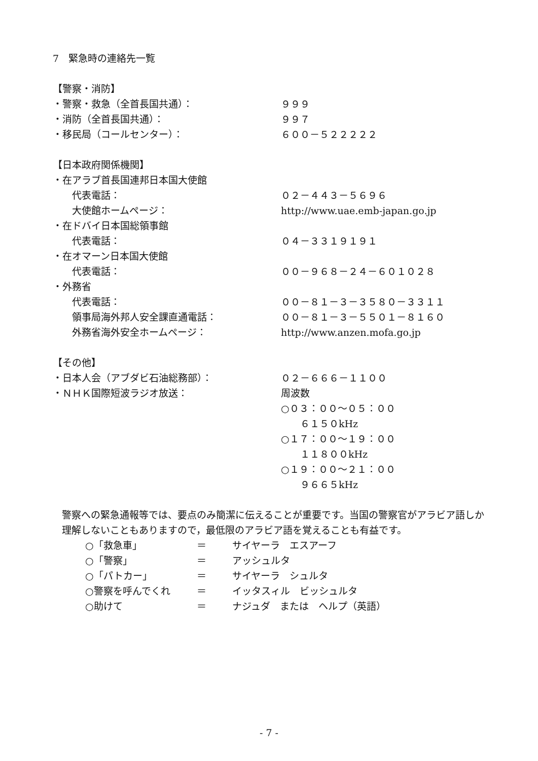7　緊急時の連絡先一覧
【警察・消防】
・警察・救急（全首長国共通）： ９９９
・消防（全首長国共通）： ９９７
・移民局（コールセンター）： ６００－５２２２２２
【日本政府関係機関】
・在アラブ首長国連邦日本国大使館
　　代表電話： ０２－４４３－５６９６
　　大使館ホームページ： http://www.uae.emb-japan.go.jp
・在ドバイ日本国総領事館
　　代表電話： ０４－３３１９１９１
・在オマーン日本国大使館
　　代表電話： ００－９６８－２４－６０１０２８
・外務省
　　代表電話： ００－８１－３－３５８０－３３１１
　　領事局海外邦人安全課直通電話： ００－８１－３－５５０１－８１６０
　　外務省海外安全ホームページ： http://www.anzen.mofa.go.jp
【その他】
・日本人会（アブダビ石油総務部）： ０２－６６６－１１００
・ＮＨＫ国際短波ラジオ放送： 周波数
○０３：００～０５：００
　　６１５０kHz
○１７：００～１９：００
　　１１８００kHz
○１９：００～２１：００
　　９６６５kHz
警察への緊急通報等では、要点のみ簡潔に伝えることが重要です。当国の警察官がアラビア語しか理解しないこともありますので，最低限のアラビア語を覚えることも有益です。
○「救急車」 ＝ サイヤーラ　エスアーフ
○「警察」 ＝ アッシュルタ
○「パトカー」 ＝ サイヤーラ　シュルタ
○警察を呼んでくれ ＝ イッタスィル　ビッシュルタ
○助けて ＝ ナジュダ　または　ヘルプ（英語）
- 7 -